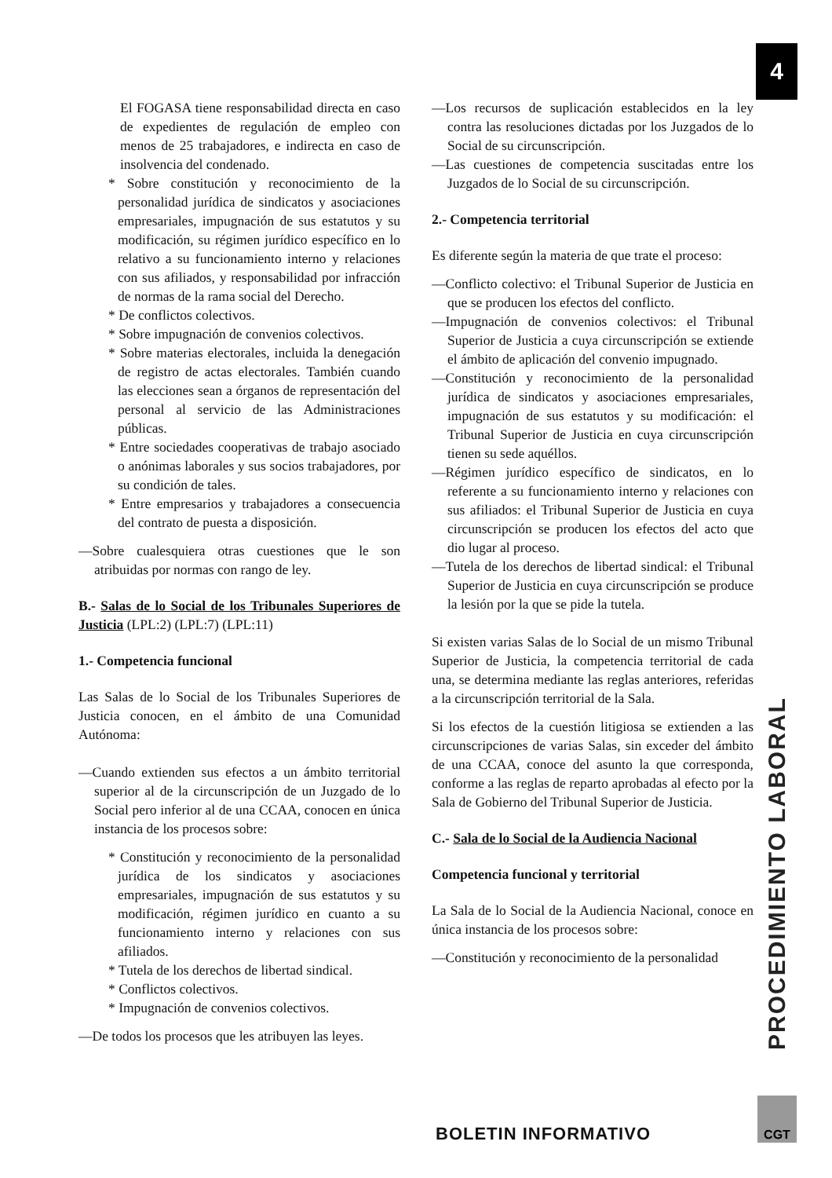4
El FOGASA tiene responsabilidad directa en caso de expedientes de regulación de empleo con menos de 25 trabajadores, e indirecta en caso de insolvencia del condenado.
* Sobre constitución y reconocimiento de la personalidad jurídica de sindicatos y asociaciones empresariales, impugnación de sus estatutos y su modificación, su régimen jurídico específico en lo relativo a su funcionamiento interno y relaciones con sus afiliados, y responsabilidad por infracción de normas de la rama social del Derecho.
* De conflictos colectivos.
* Sobre impugnación de convenios colectivos.
* Sobre materias electorales, incluida la denegación de registro de actas electorales. También cuando las elecciones sean a órganos de representación del personal al servicio de las Administraciones públicas.
* Entre sociedades cooperativas de trabajo asociado o anónimas laborales y sus socios trabajadores, por su condición de tales.
* Entre empresarios y trabajadores a consecuencia del contrato de puesta a disposición.
—Sobre cualesquiera otras cuestiones que le son atribuidas por normas con rango de ley.
B.- Salas de lo Social de los Tribunales Superiores de Justicia (LPL:2) (LPL:7) (LPL:11)
1.- Competencia funcional
Las Salas de lo Social de los Tribunales Superiores de Justicia conocen, en el ámbito de una Comunidad Autónoma:
—Cuando extienden sus efectos a un ámbito territorial superior al de la circunscripción de un Juzgado de lo Social pero inferior al de una CCAA, conocen en única instancia de los procesos sobre:
* Constitución y reconocimiento de la personalidad jurídica de los sindicatos y asociaciones empresariales, impugnación de sus estatutos y su modificación, régimen jurídico en cuanto a su funcionamiento interno y relaciones con sus afiliados.
* Tutela de los derechos de libertad sindical.
* Conflictos colectivos.
* Impugnación de convenios colectivos.
—De todos los procesos que les atribuyen las leyes.
—Los recursos de suplicación establecidos en la ley contra las resoluciones dictadas por los Juzgados de lo Social de su circunscripción.
—Las cuestiones de competencia suscitadas entre los Juzgados de lo Social de su circunscripción.
2.- Competencia territorial
Es diferente según la materia de que trate el proceso:
—Conflicto colectivo: el Tribunal Superior de Justicia en que se producen los efectos del conflicto.
—Impugnación de convenios colectivos: el Tribunal Superior de Justicia a cuya circunscripción se extiende el ámbito de aplicación del convenio impugnado.
—Constitución y reconocimiento de la personalidad jurídica de sindicatos y asociaciones empresariales, impugnación de sus estatutos y su modificación: el Tribunal Superior de Justicia en cuya circunscripción tienen su sede aquéllos.
—Régimen jurídico específico de sindicatos, en lo referente a su funcionamiento interno y relaciones con sus afiliados: el Tribunal Superior de Justicia en cuya circunscripción se producen los efectos del acto que dio lugar al proceso.
—Tutela de los derechos de libertad sindical: el Tribunal Superior de Justicia en cuya circunscripción se produce la lesión por la que se pide la tutela.
Si existen varias Salas de lo Social de un mismo Tribunal Superior de Justicia, la competencia territorial de cada una, se determina mediante las reglas anteriores, referidas a la circunscripción territorial de la Sala.
Si los efectos de la cuestión litigiosa se extienden a las circunscripciones de varias Salas, sin exceder del ámbito de una CCAA, conoce del asunto la que corresponda, conforme a las reglas de reparto aprobadas al efecto por la Sala de Gobierno del Tribunal Superior de Justicia.
C.- Sala de lo Social de la Audiencia Nacional
Competencia funcional y territorial
La Sala de lo Social de la Audiencia Nacional, conoce en única instancia de los procesos sobre:
—Constitución y reconocimiento de la personalidad
PROCEDIMIENTO LABORAL
BOLETIN INFORMATIVO
CGT